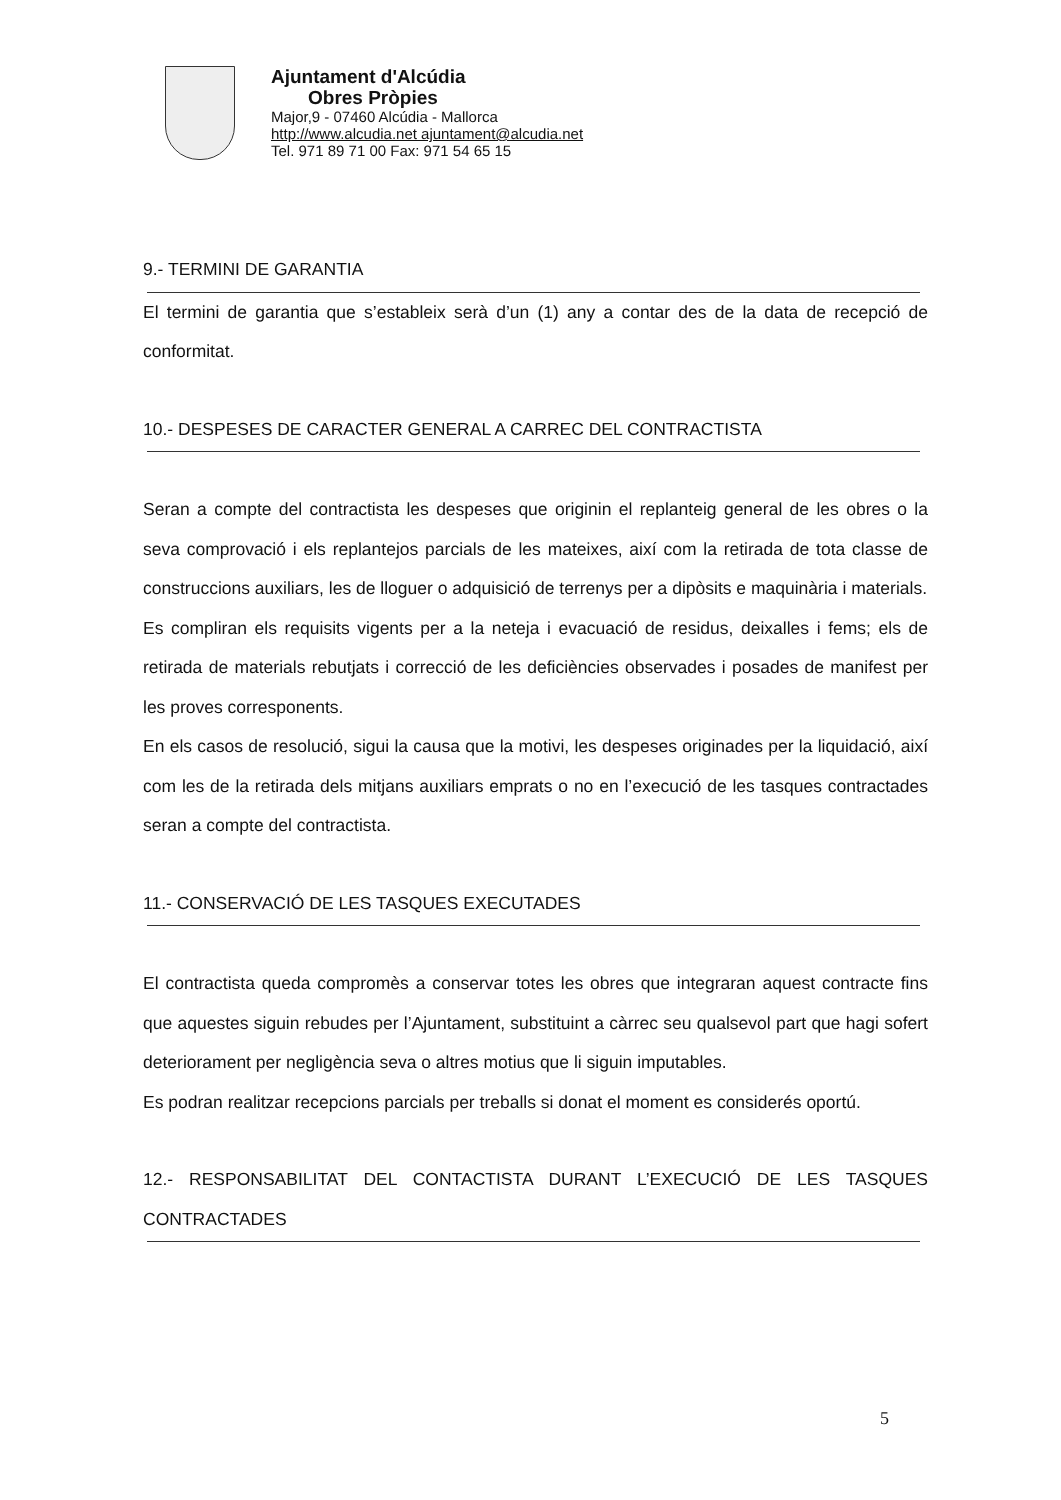Ajuntament d'Alcúdia
Obres Pròpies
Major,9 - 07460 Alcúdia - Mallorca
http://www.alcudia.net ajuntament@alcudia.net
Tel. 971 89 71 00 Fax: 971 54 65 15
9.- TERMINI DE GARANTIA
El termini de garantia que s’estableix serà d’un (1) any a contar des de la data de recepció de conformitat.
10.- DESPESES DE CARACTER GENERAL A CARREC DEL CONTRACTISTA
Seran a compte del contractista les despeses que originin el replanteig general de les obres o la seva comprovació i els replantejos parcials de les mateixes, així com la retirada de tota classe de construccions auxiliars, les de lloguer o adquisició de terrenys per a dipòsits e maquinària i materials.
Es compliran els requisits vigents per a la neteja i evacuació de residus, deixalles i fems; els de retirada de materials rebutjats i correcció de les deficiències observades i posades de manifest per les proves corresponents.
En els casos de resolució, sigui la causa que la motivi, les despeses originades per la liquidació, així com les de la retirada dels mitjans auxiliars emprats o no en l’execució de les tasques contractades seran a compte del contractista.
11.- CONSERVACIÓ DE LES TASQUES EXECUTADES
El contractista queda compromès a conservar totes les obres que integraran aquest contracte fins que aquestes siguin rebudes per l’Ajuntament, substituint a càrrec seu qualsevol part que hagi sofert deteriorament per negligència seva o altres motius que li siguin imputables.
Es podran realitzar recepcions parcials per treballs si donat el moment es considerés oportú.
12.- RESPONSABILITAT DEL CONTACTISTA DURANT L’EXECUCIÓ DE LES TASQUES CONTRACTADES
5